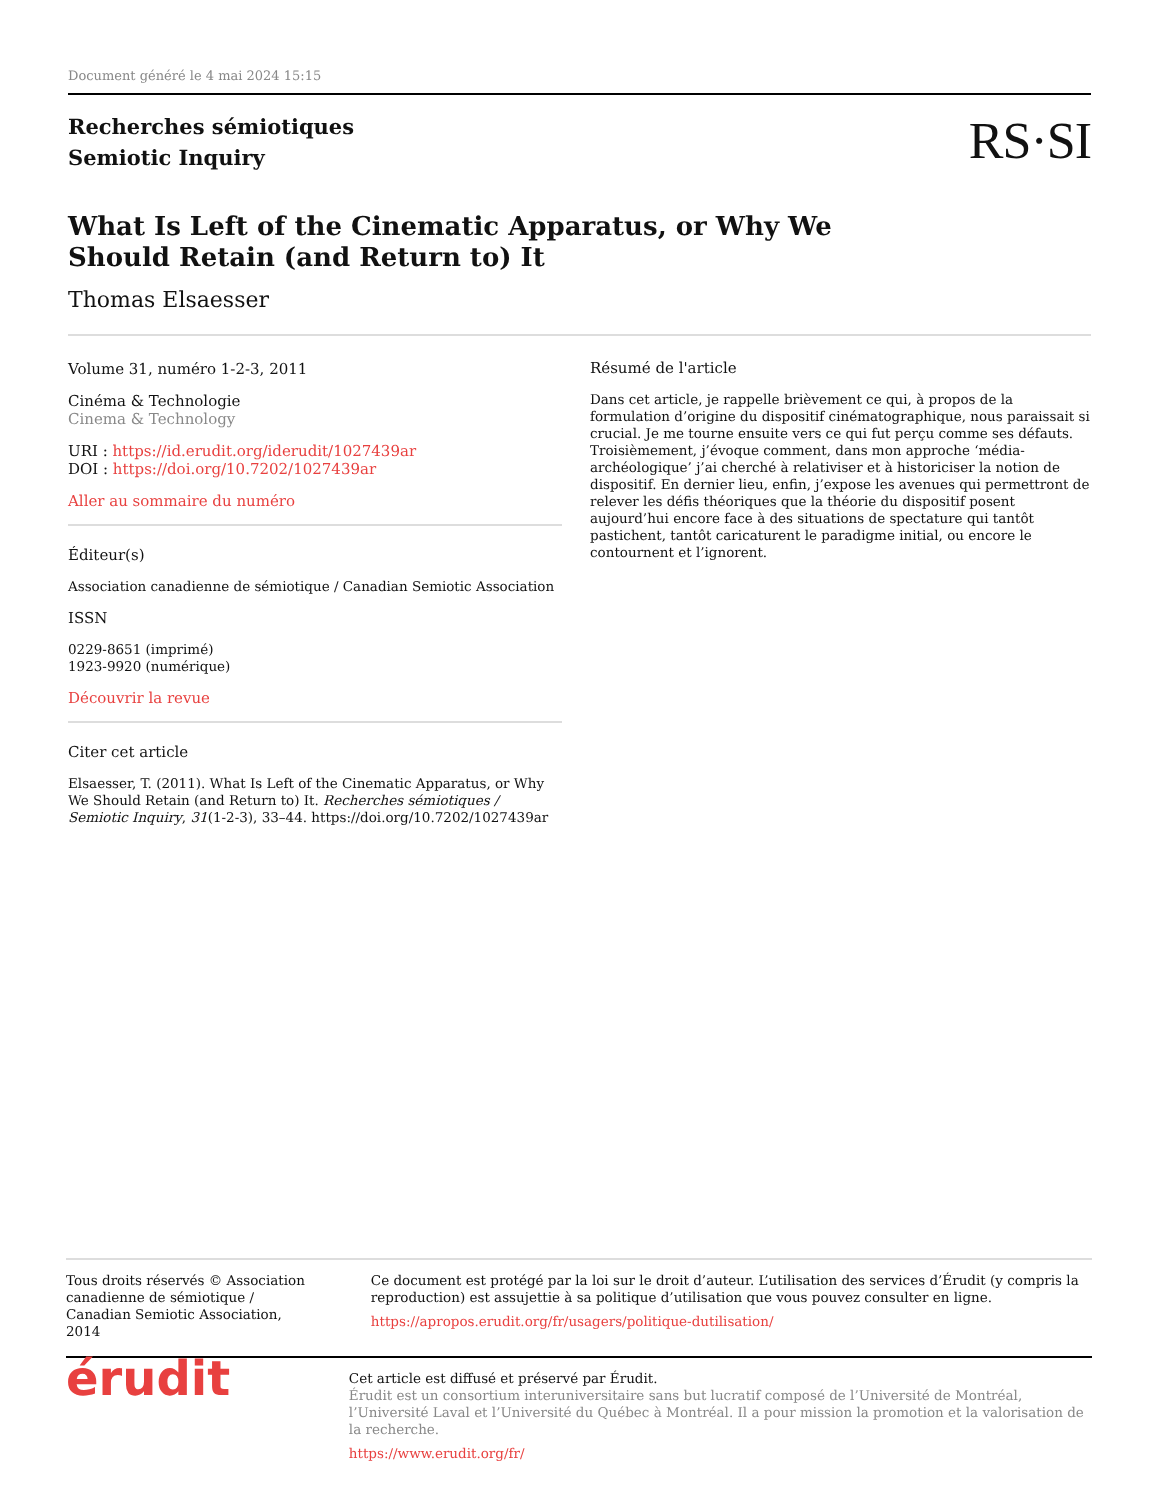Document généré le 4 mai 2024 15:15
Recherches sémiotiques
Semiotic Inquiry
RS·SI
What Is Left of the Cinematic Apparatus, or Why We Should Retain (and Return to) It
Thomas Elsaesser
Volume 31, numéro 1-2-3, 2011
Cinéma & Technologie
Cinema & Technology
URI : https://id.erudit.org/iderudit/1027439ar
DOI : https://doi.org/10.7202/1027439ar
Aller au sommaire du numéro
Éditeur(s)
Association canadienne de sémiotique / Canadian Semiotic Association
ISSN
0229-8651 (imprimé)
1923-9920 (numérique)
Découvrir la revue
Citer cet article
Elsaesser, T. (2011). What Is Left of the Cinematic Apparatus, or Why We Should Retain (and Return to) It. Recherches sémiotiques / Semiotic Inquiry, 31(1-2-3), 33–44. https://doi.org/10.7202/1027439ar
Résumé de l'article
Dans cet article, je rappelle brièvement ce qui, à propos de la formulation d’origine du dispositif cinématographique, nous paraissait si crucial. Je me tourne ensuite vers ce qui fut perçu comme ses défauts. Troisièmement, j’évoque comment, dans mon approche ‘média-archéologique’ j’ai cherché à relativiser et à historiciser la notion de dispositif. En dernier lieu, enfin, j’expose les avenues qui permettront de relever les défis théoriques que la théorie du dispositif posent aujourd’hui encore face à des situations de spectature qui tantôt pastichent, tantôt caricaturent le paradigme initial, ou encore le contournent et l’ignorent.
Tous droits réservés © Association canadienne de sémiotique / Canadian Semiotic Association, 2014
Ce document est protégé par la loi sur le droit d’auteur. L’utilisation des services d’Érudit (y compris la reproduction) est assujettie à sa politique d’utilisation que vous pouvez consulter en ligne.
https://apropos.erudit.org/fr/usagers/politique-dutilisation/
érudit
Cet article est diffusé et préservé par Érudit.
Érudit est un consortium interuniversitaire sans but lucratif composé de l’Université de Montréal, l’Université Laval et l’Université du Québec à Montréal. Il a pour mission la promotion et la valorisation de la recherche.
https://www.erudit.org/fr/